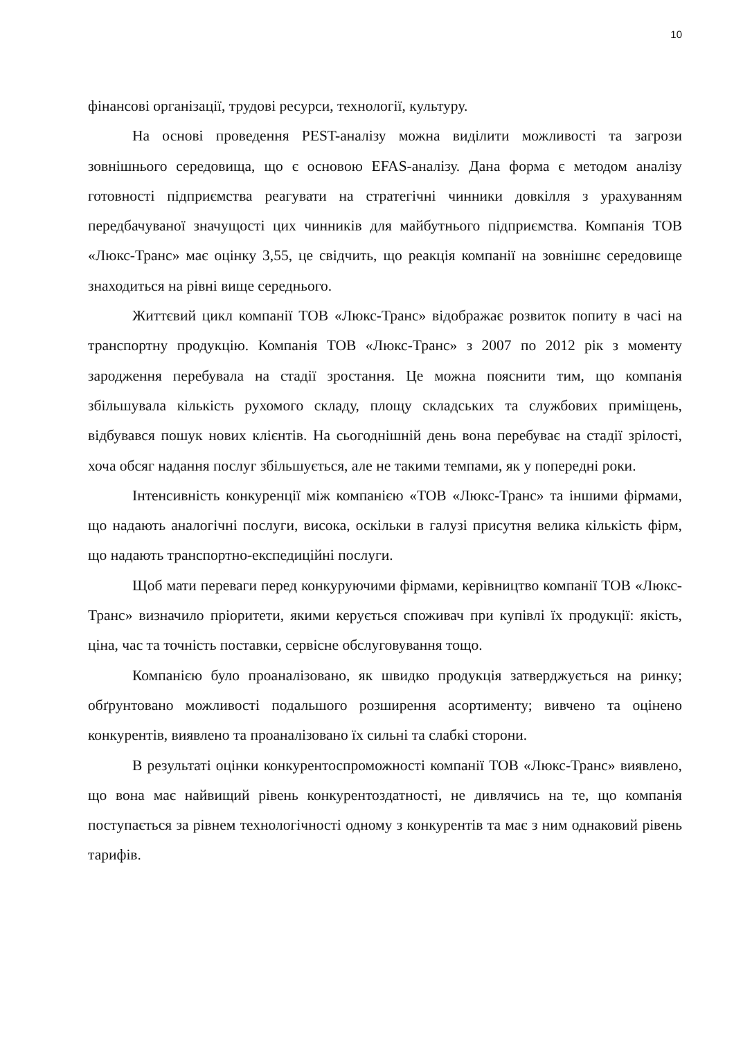10
фінансові організації, трудові ресурси, технології, культуру.
На основі проведення PEST-аналізу можна виділити можливості та загрози зовнішнього середовища, що є основою EFAS-аналізу. Дана форма є методом аналізу готовності підприємства реагувати на стратегічні чинники довкілля з урахуванням передбачуваної значущості цих чинників для майбутнього підприємства. Компанія ТОВ «Люкс-Транс» має оцінку 3,55, це свідчить, що реакція компанії на зовнішнє середовище знаходиться на рівні вище середнього.
Життєвий цикл компанії ТОВ «Люкс-Транс» відображає розвиток попиту в часі на транспортну продукцію. Компанія ТОВ «Люкс-Транс» з 2007 по 2012 рік з моменту зародження перебувала на стадії зростання. Це можна пояснити тим, що компанія збільшувала кількість рухомого складу, площу складських та службових приміщень, відбувався пошук нових клієнтів. На сьогоднішній день вона перебуває на стадії зрілості, хоча обсяг надання послуг збільшується, але не такими темпами, як у попередні роки.
Інтенсивність конкуренції між компанією «ТОВ «Люкс-Транс» та іншими фірмами, що надають аналогічні послуги, висока, оскільки в галузі присутня велика кількість фірм, що надають транспортно-експедиційні послуги.
Щоб мати переваги перед конкуруючими фірмами, керівництво компанії ТОВ «Люкс-Транс» визначило пріоритети, якими керується споживач при купівлі їх продукції: якість, ціна, час та точність поставки, сервісне обслуговування тощо.
Компанією було проаналізовано, як швидко продукція затверджується на ринку; обґрунтовано можливості подальшого розширення асортименту; вивчено та оцінено конкурентів, виявлено та проаналізовано їх сильні та слабкі сторони.
В результаті оцінки конкурентоспроможності компанії ТОВ «Люкс-Транс» виявлено, що вона має найвищий рівень конкурентоздатності, не дивлячись на те, що компанія поступається за рівнем технологічності одному з конкурентів та має з ним однаковий рівень тарифів.